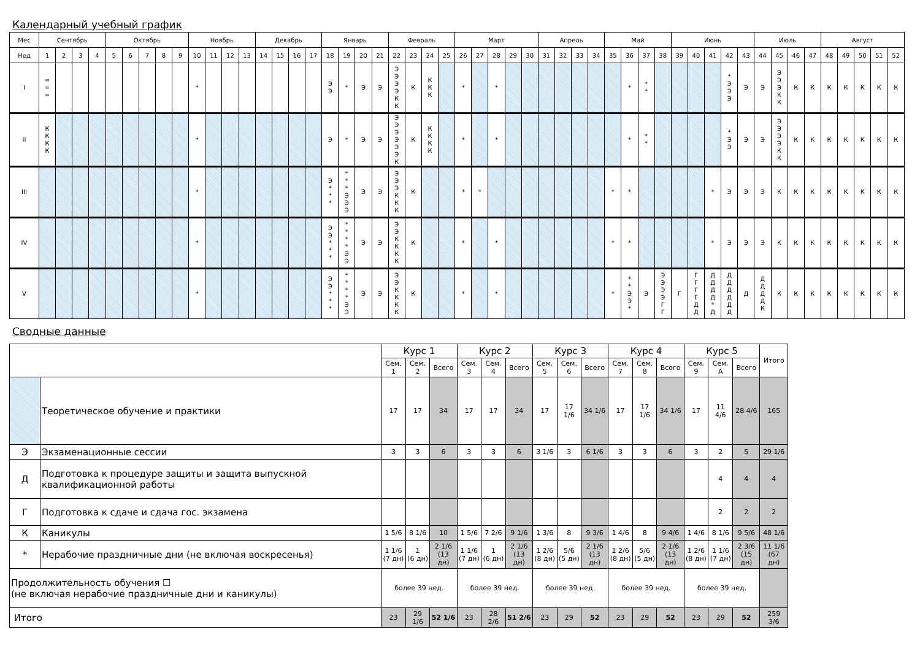Календарный учебный график
| Мес | Сентябрь | | | | Октябрь | | | | | Ноябрь | | | | Декабрь | | | | Январь | | | | Февраль | | | | Март | | | | | Апрель | | | | Май | | | | Июнь | | | | | Июль | | | | Август | | | | |
| --- | --- | --- | --- | --- | --- | --- | --- | --- | --- | --- | --- | --- | --- | --- | --- | --- | --- | --- | --- | --- | --- | --- | --- | --- | --- | --- | --- | --- | --- | --- | --- | --- | --- | --- | --- | --- | --- | --- | --- | --- | --- | --- | --- | --- | --- | --- | --- | --- | --- | --- | --- | --- |
| Нед | 1 | 2 | 3 | 4 | 5 | 6 | 7 | 8 | 9 | 10 | 11 | 12 | 13 | 14 | 15 | 16 | 17 | 18 | 19 | 20 | 21 | 22 | 23 | 24 | 25 | 26 | 27 | 28 | 29 | 30 | 31 | 32 | 33 | 34 | 35 | 36 | 37 | 38 | 39 | 40 | 41 | 42 | 43 | 44 | 45 | 46 | 47 | 48 | 49 | 50 | 51 | 52 |
| I | = = = | | | | | | | | | * | | | | | | | | Э Э | * | Э | Э | Э Э Э Э К К | К | К К К | | * | | * | | | | | | | | * | * * | | | | | * Э Э Э | Э | Э | Э Э Э К К | К | К | К | К | К | К | К |
| II | К К К К | | | | | | | | | * | | | | | | | | Э | * | Э | Э | Э Э Э Э Э Э К | К | К К К К | | * | | * | | | | | | | | * | * * | | | | | * Э Э | Э | Э | Э Э Э Э К К | К | К | К | К | К | К | К |
| III | | | | | | | | | | * | | | | | | | | Э * * * | * * * Э Э Э | Э | Э | Э Э Э К К К | К | | | * | * | | | | | | | | * | * | | | | | * | Э | Э | Э | К | К | К | К | К | К | К | К |
| IV | | | | | | | | | | * | | | | | | | | Э Э * * * | * * * * Э Э | Э | Э | Э Э К К К К | К | | | * | | * | | | | | | | * | * | | | | | * | Э | Э | Э | К | К | К | К | К | К | К | К |
| V | | | | | | | | | | * | | | | | | | | Э Э * * * | * * * * Э Э | Э | Э | Э Э К К К К | К | | | * | | * | | | | | | | * | * * Э Э * | Э | Э Э Э Э Г Г | Г | Г Г Г Г Д Д | Д Д Д Д * Д | Д Д Д Д Д Д | Д | Д Д Д Д К | К | К | К | К | К | К | К | К |
Сводные данные
| | | Курс 1 | | | Курс 2 | | | Курс 3 | | | Курс 4 | | | Курс 5 | | | Итого |
| --- | --- | --- | --- | --- | --- | --- | --- | --- | --- | --- | --- | --- | --- | --- | --- | --- | --- |
| | | Сем. 1 | Сем. 2 | Всего | Сем. 3 | Сем. 4 | Всего | Сем. 5 | Сем. 6 | Всего | Сем. 7 | Сем. 8 | Всего | Сем. 9 | Сем. A | Всего | |
| | Теоретическое обучение и практики | 17 | 17 | 34 | 17 | 17 | 34 | 17 | 17 1/6 | 34 1/6 | 17 | 17 1/6 | 34 1/6 | 17 | 11 4/6 | 28 4/6 | 165 |
| Э | Экзаменационные сессии | 3 | 3 | 6 | 3 | 3 | 6 | 3 1/6 | 3 | 6 1/6 | 3 | 3 | 6 | 3 | 2 | 5 | 29 1/6 |
| Д | Подготовка к процедуре защиты и защита выпускной квалификационной работы | | | | | | | | | | | | | | 4 | 4 | 4 |
| Г | Подготовка к сдаче и сдача гос. экзамена | | | | | | | | | | | | | | 2 | 2 | 2 |
| К | Каникулы | 1 5/6 | 8 1/6 | 10 | 1 5/6 | 7 2/6 | 9 1/6 | 1 3/6 | 8 | 9 3/6 | 1 4/6 | 8 | 9 4/6 | 1 4/6 | 8 1/6 | 9 5/6 | 48 1/6 |
| * | Нерабочие праздничные дни (не включая воскресенья) | 1 1/6 (7 дн) | 1 (6 дн) | 2 1/6 (13 дн) | 1 1/6 (7 дн) | 1 (6 дн) | 2 1/6 (13 дн) | 1 2/6 (8 дн) | 5/6 (5 дн) | 2 1/6 (13 дн) | 1 2/6 (8 дн) | 5/6 (5 дн) | 2 1/6 (13 дн) | 1 2/6 (8 дн) | 1 1/6 (7 дн) | 2 3/6 (15 дн) | 11 1/6 (67 дн) |
| Продолжительность обучения ☐ (не включая нерабочие праздничные дни и каникулы) | | более 39 нед. | | | более 39 нед. | | | более 39 нед. | | | более 39 нед. | | | более 39 нед. | | | |
| Итого | | 23 | 29 1/6 | 52 1/6 | 23 | 28 2/6 | 51 2/6 | 23 | 29 | 52 | 23 | 29 | 52 | 23 | 29 | 52 | 259 3/6 |